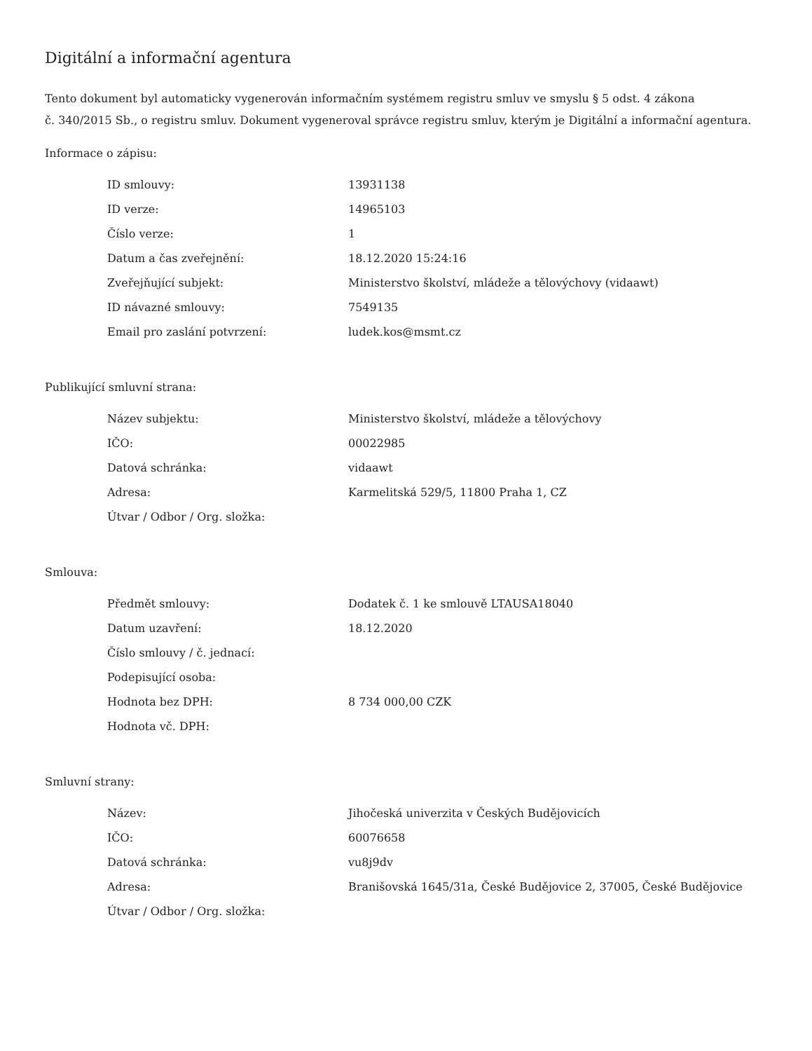Digitální a informační agentura
Tento dokument byl automaticky vygenerován informačním systémem registru smluv ve smyslu § 5 odst. 4 zákona
č. 340/2015 Sb., o registru smluv. Dokument vygeneroval správce registru smluv, kterým je Digitální a informační agentura.
Informace o zápisu:
| ID smlouvy: | 13931138 |
| ID verze: | 14965103 |
| Číslo verze: | 1 |
| Datum a čas zveřejnění: | 18.12.2020 15:24:16 |
| Zveřejňující subjekt: | Ministerstvo školství, mládeže a tělovýchovy (vidaawt) |
| ID návazné smlouvy: | 7549135 |
| Email pro zaslání potvrzení: | ludek.kos@msmt.cz |
Publikující smluvní strana:
| Název subjektu: | Ministerstvo školství, mládeže a tělovýchovy |
| IČO: | 00022985 |
| Datová schránka: | vidaawt |
| Adresa: | Karmelitská 529/5, 11800 Praha 1, CZ |
| Útvar / Odbor / Org. složka: | |
Smlouva:
| Předmět smlouvy: | Dodatek č. 1 ke smlouvě LTAUSA18040 |
| Datum uzavření: | 18.12.2020 |
| Číslo smlouvy / č. jednací: | |
| Podepisující osoba: | |
| Hodnota bez DPH: | 8 734 000,00 CZK |
| Hodnota vč. DPH: | |
Smluvní strany:
| Název: | Jihočeská univerzita v Českých Budějovicích |
| IČO: | 60076658 |
| Datová schránka: | vu8j9dv |
| Adresa: | Branišovská 1645/31a, České Budějovice 2, 37005, České Budějovice |
| Útvar / Odbor / Org. složka: | |